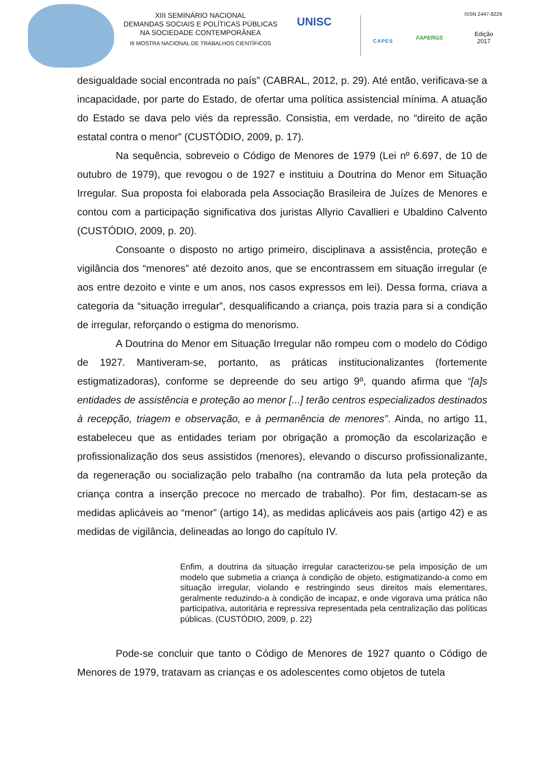XIII SEMINÁRIO NACIONAL
DEMANDAS SOCIAIS E POLÍTICAS PÚBLICAS
NA SOCIEDADE CONTEMPORÂNEA
III MOSTRA NACIONAL DE TRABALHOS CIENTÍFICOS
UNISC
CAPES FAPERGS
ISSN 2447-8229
Edição
2017
desigualdade social encontrada no país” (CABRAL, 2012, p. 29). Até então, verificava-se a incapacidade, por parte do Estado, de ofertar uma política assistencial mínima. A atuação do Estado se dava pelo viés da repressão. Consistia, em verdade, no “direito de ação estatal contra o menor” (CUSTÓDIO, 2009, p. 17).
Na sequência, sobreveio o Código de Menores de 1979 (Lei nº 6.697, de 10 de outubro de 1979), que revogou o de 1927 e instituiu a Doutrina do Menor em Situação Irregular. Sua proposta foi elaborada pela Associação Brasileira de Juízes de Menores e contou com a participação significativa dos juristas Allyrio Cavallieri e Ubaldino Calvento (CUSTÓDIO, 2009, p. 20).
Consoante o disposto no artigo primeiro, disciplinava a assistência, proteção e vigilância dos “menores” até dezoito anos, que se encontrassem em situação irregular (e aos entre dezoito e vinte e um anos, nos casos expressos em lei). Dessa forma, criava a categoria da “situação irregular”, desqualificando a criança, pois trazia para si a condição de irregular, reforçando o estigma do menorismo.
A Doutrina do Menor em Situação Irregular não rompeu com o modelo do Código de 1927. Mantiveram-se, portanto, as práticas institucionalizantes (fortemente estigmatizadoras), conforme se depreende do seu artigo 9º, quando afirma que “[a]s entidades de assistência e proteção ao menor [...] terão centros especializados destinados à recepção, triagem e observação, e à permanência de menores”. Ainda, no artigo 11, estabeleceu que as entidades teriam por obrigação a promoção da escolarização e profissionalização dos seus assistidos (menores), elevando o discurso profissionalizante, da regeneração ou socialização pelo trabalho (na contramão da luta pela proteção da criança contra a inserção precoce no mercado de trabalho). Por fim, destacam-se as medidas aplicáveis ao “menor” (artigo 14), as medidas aplicáveis aos pais (artigo 42) e as medidas de vigilância, delineadas ao longo do capítulo IV.
Enfim, a doutrina da situação irregular caracterizou-se pela imposição de um modelo que submetia a criança à condição de objeto, estigmatizando-a como em situação irregular, violando e restringindo seus direitos mais elementares, geralmente reduzindo-a à condição de incapaz, e onde vigorava uma prática não participativa, autoritária e repressiva representada pela centralização das políticas públicas. (CUSTÓDIO, 2009, p. 22)
Pode-se concluir que tanto o Código de Menores de 1927 quanto o Código de Menores de 1979, tratavam as crianças e os adolescentes como objetos de tutela